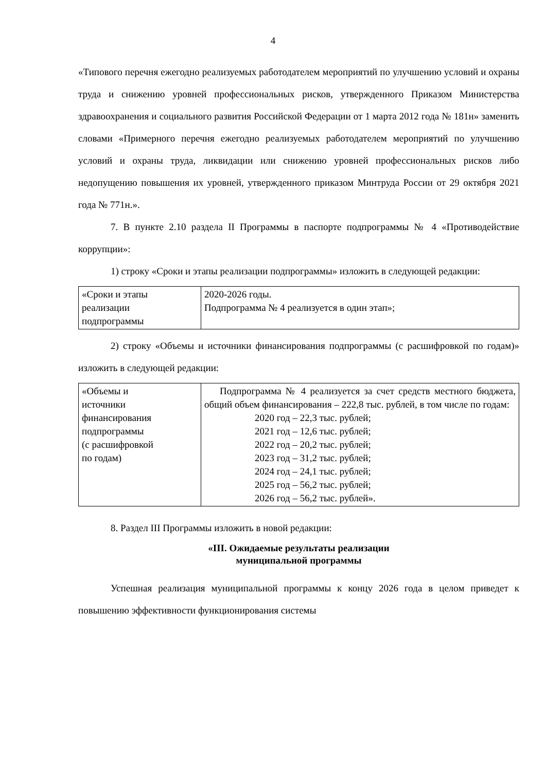4
«Типового перечня ежегодно реализуемых работодателем мероприятий по улучшению условий и охраны труда и снижению уровней профессиональных рисков, утвержденного Приказом Министерства здравоохранения и социального развития Российской Федерации от 1 марта 2012 года № 181н» заменить словами «Примерного перечня ежегодно реализуемых работодателем мероприятий по улучшению условий и охраны труда, ликвидации или снижению уровней профессиональных рисков либо недопущению повышения их уровней, утвержденного приказом Минтруда России от 29 октября 2021 года № 771н.».
7. В пункте 2.10 раздела II Программы в паспорте подпрограммы № 4 «Противодействие коррупции»:
1) строку «Сроки и этапы реализации подпрограммы» изложить в следующей редакции:
| «Сроки и этапы реализации подпрограммы | 2020-2026 годы. Подпрограмма № 4 реализуется в один этап»; |
2) строку «Объемы и источники финансирования подпрограммы (с расшифровкой по годам)» изложить в следующей редакции:
| «Объемы и источники финансирования подпрограммы (с расшифровкой по годам) | Подпрограмма № 4 реализуется за счет средств местного бюджета, общий объем финансирования – 222,8 тыс. рублей, в том числе по годам: 2020 год – 22,3 тыс. рублей; 2021 год – 12,6 тыс. рублей; 2022 год – 20,2 тыс. рублей; 2023 год – 31,2 тыс. рублей; 2024 год – 24,1 тыс. рублей; 2025 год – 56,2 тыс. рублей; 2026 год – 56,2 тыс. рублей». |
8. Раздел III Программы изложить в новой редакции:
«III. Ожидаемые результаты реализации
муниципальной программы
Успешная реализация муниципальной программы к концу 2026 года в целом приведет к повышению эффективности функционирования системы